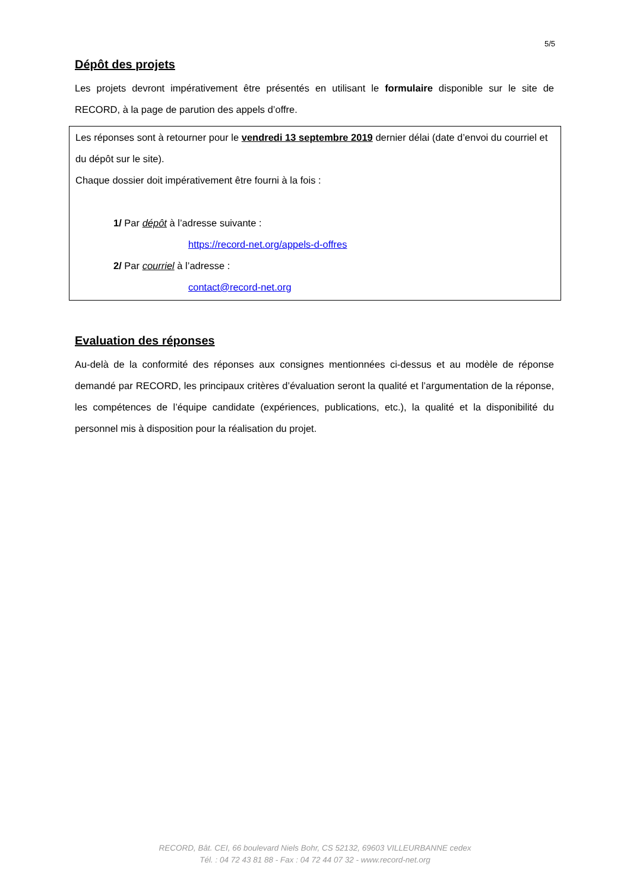5/5
Dépôt des projets
Les projets devront impérativement être présentés en utilisant le formulaire disponible sur le site de RECORD, à la page de parution des appels d’offre.
Les réponses sont à retourner pour le vendredi 13 septembre 2019 dernier délai (date d’envoi du courriel et du dépôt sur le site).
Chaque dossier doit impérativement être fourni à la fois :
1/ Par dépôt à l’adresse suivante :
https://record-net.org/appels-d-offres
2/ Par courriel à l’adresse :
contact@record-net.org
Evaluation des réponses
Au-delà de la conformité des réponses aux consignes mentionnées ci-dessus et au modèle de réponse demandé par RECORD, les principaux critères d’évaluation seront la qualité et l’argumentation de la réponse, les compétences de l’équipe candidate (expériences, publications, etc.), la qualité et la disponibilité du personnel mis à disposition pour la réalisation du projet.
RECORD, Bât. CEI, 66 boulevard Niels Bohr, CS 52132, 69603 VILLEURBANNE cedex
Tél. : 04 72 43 81 88 - Fax : 04 72 44 07 32 - www.record-net.org